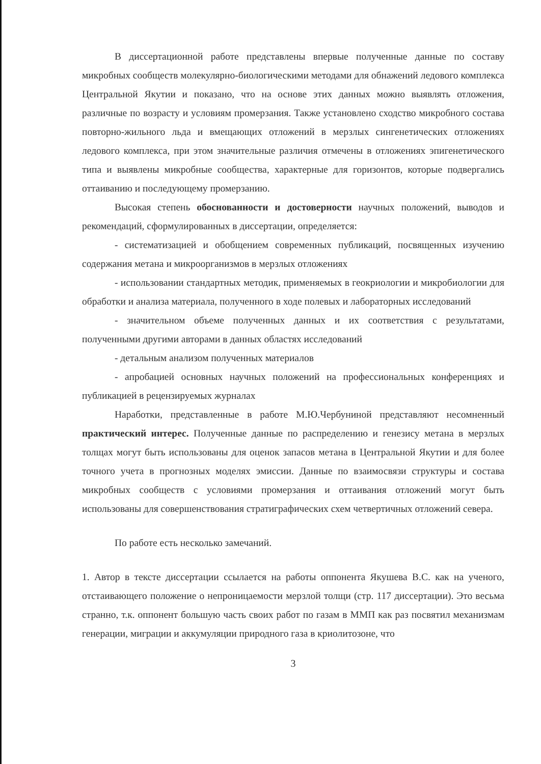В диссертационной работе представлены впервые полученные данные по составу микробных сообществ молекулярно-биологическими методами для обнажений ледового комплекса Центральной Якутии и показано, что на основе этих данных можно выявлять отложения, различные по возрасту и условиям промерзания. Также установлено сходство микробного состава повторно-жильного льда и вмещающих отложений в мерзлых сингенетических отложениях ледового комплекса, при этом значительные различия отмечены в отложениях эпигенетического типа и выявлены микробные сообщества, характерные для горизонтов, которые подвергались оттаиванию и последующему промерзанию.
Высокая степень обоснованности и достоверности научных положений, выводов и рекомендаций, сформулированных в диссертации, определяется:
- систематизацией и обобщением современных публикаций, посвященных изучению содержания метана и микроорганизмов в мерзлых отложениях
- использовании стандартных методик, применяемых в геокриологии и микробиологии для обработки и анализа материала, полученного в ходе полевых и лабораторных исследований
- значительном объеме полученных данных и их соответствия с результатами, полученными другими авторами в данных областях исследований
- детальным анализом полученных материалов
- апробацией основных научных положений на профессиональных конференциях и публикацией в рецензируемых журналах
Наработки, представленные в работе М.Ю.Чербуниной представляют несомненный практический интерес. Полученные данные по распределению и генезису метана в мерзлых толщах могут быть использованы для оценок запасов метана в Центральной Якутии и для более точного учета в прогнозных моделях эмиссии. Данные по взаимосвязи структуры и состава микробных сообществ с условиями промерзания и оттаивания отложений могут быть использованы для совершенствования стратиграфических схем четвертичных отложений севера.
По работе есть несколько замечаний.
1. Автор в тексте диссертации ссылается на работы оппонента Якушева В.С. как на ученого, отстаивающего положение о непроницаемости мерзлой толщи (стр. 117 диссертации). Это весьма странно, т.к. оппонент большую часть своих работ по газам в ММП как раз посвятил механизмам генерации, миграции и аккумуляции природного газа в криолитозоне, что
3